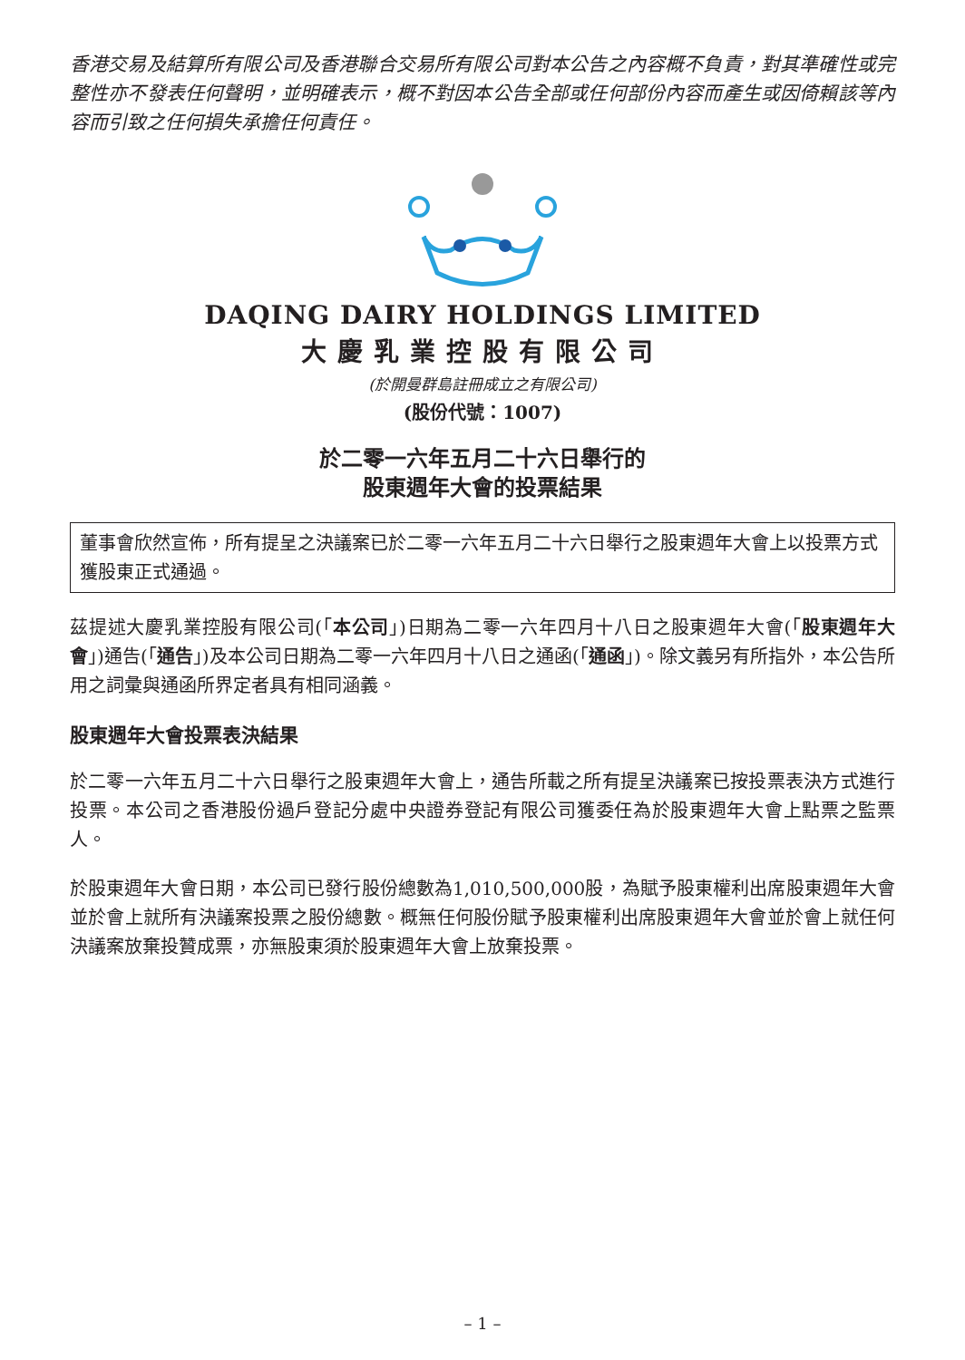香港交易及結算所有限公司及香港聯合交易所有限公司對本公告之內容概不負責，對其準確性或完整性亦不發表任何聲明，並明確表示，概不對因本公告全部或任何部份內容而產生或因倚賴該等內容而引致之任何損失承擔任何責任。
DAQING DAIRY HOLDINGS LIMITED
大慶乳業控股有限公司
(於開曼群島註冊成立之有限公司)
(股份代號：1007)
於二零一六年五月二十六日舉行的
股東週年大會的投票結果
董事會欣然宣佈，所有提呈之決議案已於二零一六年五月二十六日舉行之股東週年大會上以投票方式獲股東正式通過。
茲提述大慶乳業控股有限公司(「本公司」)日期為二零一六年四月十八日之股東週年大會(「股東週年大會」)通告(「通告」)及本公司日期為二零一六年四月十八日之通函(「通函」)。除文義另有所指外，本公告所用之詞彙與通函所界定者具有相同涵義。
股東週年大會投票表決結果
於二零一六年五月二十六日舉行之股東週年大會上，通告所載之所有提呈決議案已按投票表決方式進行投票。本公司之香港股份過戶登記分處中央證券登記有限公司獲委任為於股東週年大會上點票之監票人。
於股東週年大會日期，本公司已發行股份總數為1,010,500,000股，為賦予股東權利出席股東週年大會並於會上就所有決議案投票之股份總數。概無任何股份賦予股東權利出席股東週年大會並於會上就任何決議案放棄投贊成票，亦無股東須於股東週年大會上放棄投票。
– 1 –